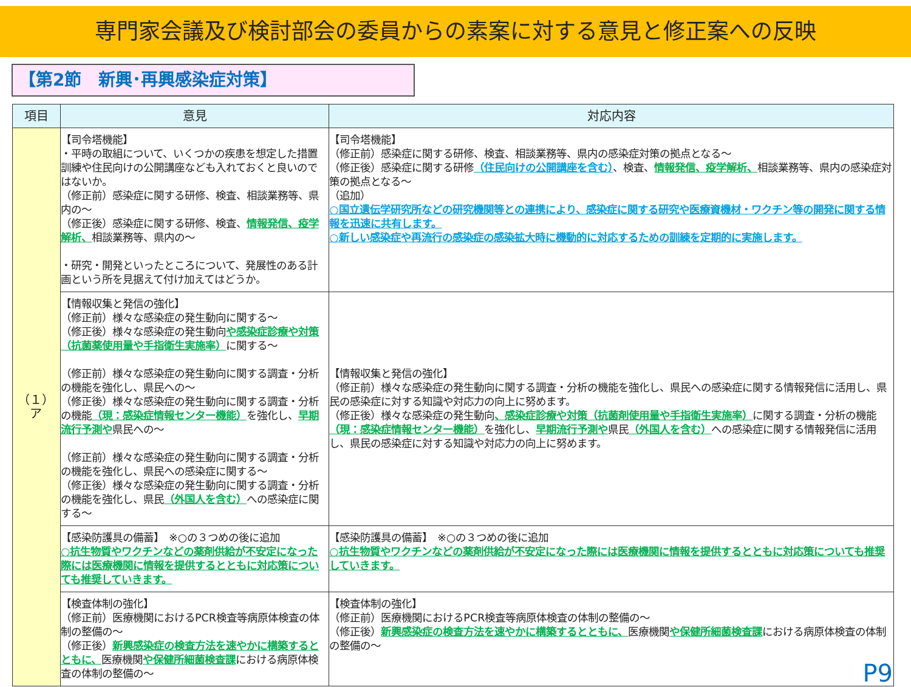専門家会議及び検討部会の委員からの素案に対する意見と修正案への反映
【第2節　新興･再興感染症対策】
| 項目 | 意見 | 対応内容 |
| --- | --- | --- |
| （１） ア | 【司令塔機能】 ・平時の取組について、いくつかの疾患を想定した措置訓練や住民向けの公開講座なども入れておくと良いのではないか。 （修正前）感染症に関する研修、検査、相談業務等、県内の～ （修正後）感染症に関する研修、検査、 情報発信、疫学解析、 相談業務等、県内の～ ・研究・開発といったところについて、発展性のある計画という所を見据えて付け加えてはどうか。 | 【司令塔機能】 （修正前）感染症に関する研修、検査、相談業務等、県内の感染症対策の拠点となる～ （修正後）感染症に関する研修 （住民向けの公開講座を含む） 、検査、 情報発信、疫学解析、 相談業務等、県内の感染症対策の拠点となる～ （追加） ○国立遺伝学研究所などの研究機関等との連携により、感染症に関する研究や医療資機材・ワクチン等の開発に関する情報を迅速に共有します。 ○新しい感染症や再流行の感染症の感染拡大時に機動的に対応するための訓練を定期的に実施します。 |
| | 【情報収集と発信の強化】 （修正前）様々な感染症の発生動向に関する～ （修正後）様々な感染症の発生動向 や感染症診療や対策（抗菌薬使用量や手指衛生実施率） に関する～ （修正前）様々な感染症の発生動向に関する調査・分析の機能を強化し、県民への～ （修正後）様々な感染症の発生動向に関する調査・分析の機能 （現：感染症情報センター機能） を強化し、 早期流行予測や 県民への～ （修正前）様々な感染症の発生動向に関する調査・分析の機能を強化し、県民への感染症に関する～ （修正後）様々な感染症の発生動向に関する調査・分析の機能を強化し、県民 （外国人を含む） への感染症に関する～ | 【情報収集と発信の強化】 （修正前）様々な感染症の発生動向に関する調査・分析の機能を強化し、県民への感染症に関する情報発信に活用し、県民の感染症に対する知識や対応力の向上に努めます。 （修正後）様々な感染症の発生動向 、感染症診療や対策（抗菌剤使用量や手指衛生実施率） に関する調査・分析の機能 （現：感染症情報センター機能） を強化し、 早期流行予測や 県民 （外国人を含む） への感染症に関する情報発信に活用し、県民の感染症に対する知識や対応力の向上に努めます。 |
| | 【感染防護具の備蓄】 ※○の３つめの後に追加 ○抗生物質やワクチンなどの薬剤供給が不安定になった際には医療機関に情報を提供するとともに対応策についても推奨していきます。 | 【感染防護具の備蓄】 ※○の３つめの後に追加 ○抗生物質やワクチンなどの薬剤供給が不安定になった際には医療機関に情報を提供するとともに対応策についても推奨していきます。 |
| | 【検査体制の強化】 （修正前）医療機関におけるPCR検査等病原体検査の体制の整備の～ （修正後） 新興感染症の検査方法を速やかに構築するとともに、 医療機関 や保健所細菌検査課 における病原体検査の体制の整備の～ | 【検査体制の強化】 （修正前）医療機関におけるPCR検査等病原体検査の体制の整備の～ （修正後） 新興感染症の検査方法を速やかに構築するとともに、 医療機関 や保健所細菌検査課 における病原体検査の体制の整備の～ |
P9